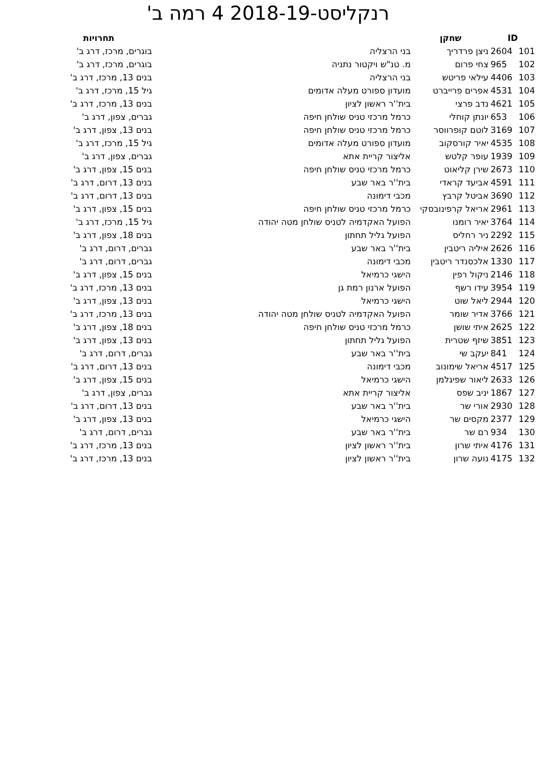רנקליסט-2018-19 4 רמה ב'
| ID | | שחקן | | תחרויות |
| --- | --- | --- | --- | --- |
| 101 | 2604 | ניצן פרדריך | בני הרצליה | בוגרים, מרכז, דרג ב' |
| 102 | 965 | צחי פרום | מ. טנ"ש ויקטור נתניה | בוגרים, מרכז, דרג ב' |
| 103 | 4406 | עילאי פריטש | בני הרצליה | בנים 13, מרכז, דרג ב' |
| 104 | 4531 | אפרים פרייברט | מועדון ספורט מעלה אדומים | גיל 15, מרכז, דרג ב' |
| 105 | 4621 | נדב פרצי | בית''ר ראשון לציון | בנים 13, מרכז, דרג ב' |
| 106 | 653 | יונתן קוחלי | כרמל מרכזי טניס שולחן חיפה | גברים, צפון, דרג ב' |
| 107 | 3169 | לוטם קופרווסר | כרמל מרכזי טניס שולחן חיפה | בנים 13, צפון, דרג ב' |
| 108 | 4535 | יאיר קורסקוב | מועדון ספורט מעלה אדומים | גיל 15, מרכז, דרג ב' |
| 109 | 1939 | עופר קלטש | אליצור קריית אתא | גברים, צפון, דרג ב' |
| 110 | 2673 | שירן קליאוט | כרמל מרכזי טניס שולחן חיפה | בנים 15, צפון, דרג ב' |
| 111 | 4591 | אביעד קראדי | בית''ר באר שבע | בנים 13, דרום, דרג ב' |
| 112 | 3690 | אביטל קרבץ | מכבי דימונה | בנים 13, דרום, דרג ב' |
| 113 | 2961 | אריאל קרפינובסקי | כרמל מרכזי טניס שולחן חיפה | בנים 15, צפון, דרג ב' |
| 114 | 3764 | יאיר רומנו | הפועל האקדמיה לטניס שולחן מטה יהודה | גיל 15, מרכז, דרג ב' |
| 115 | 2292 | ניר רחליס | הפועל גליל תחתון | בנים 18, צפון, דרג ב' |
| 116 | 2626 | איליה ריטבין | בית''ר באר שבע | גברים, דרום, דרג ב' |
| 117 | 1330 | אלכסנדר ריטבין | מכבי דימונה | גברים, דרום, דרג ב' |
| 118 | 2146 | ניקול רפין | הישגי כרמיאל | בנים 15, צפון, דרג ב' |
| 119 | 3954 | עידו רשף | הפועל ארנון רמת גן | בנים 13, מרכז, דרג ב' |
| 120 | 2944 | ליאל שוט | הישגי כרמיאל | בנים 13, צפון, דרג ב' |
| 121 | 3766 | אדיר שומר | הפועל האקדמיה לטניס שולחן מטה יהודה | בנים 13, מרכז, דרג ב' |
| 122 | 2625 | איתי שושן | כרמל מרכזי טניס שולחן חיפה | בנים 18, צפון, דרג ב' |
| 123 | 3851 | שיזף שטרית | הפועל גליל תחתון | בנים 13, צפון, דרג ב' |
| 124 | 841 | יעקב שי | בית''ר באר שבע | גברים, דרום, דרג ב' |
| 125 | 4517 | אריאל שימונוב | מכבי דימונה | בנים 13, דרום, דרג ב' |
| 126 | 2633 | ליאור שפיגלמן | הישגי כרמיאל | בנים 15, צפון, דרג ב' |
| 127 | 1867 | יניב שפס | אליצור קריית אתא | גברים, צפון, דרג ב' |
| 128 | 2930 | אורי שר | בית''ר באר שבע | בנים 13, דרום, דרג ב' |
| 129 | 2377 | מקסים שר | הישגי כרמיאל | בנים 13, צפון, דרג ב' |
| 130 | 934 | רם שר | בית''ר באר שבע | גברים, דרום, דרג ב' |
| 131 | 4176 | איתי שרון | בית''ר ראשון לציון | בנים 13, מרכז, דרג ב' |
| 132 | 4175 | נועה שרון | בית''ר ראשון לציון | בנים 13, מרכז, דרג ב' |